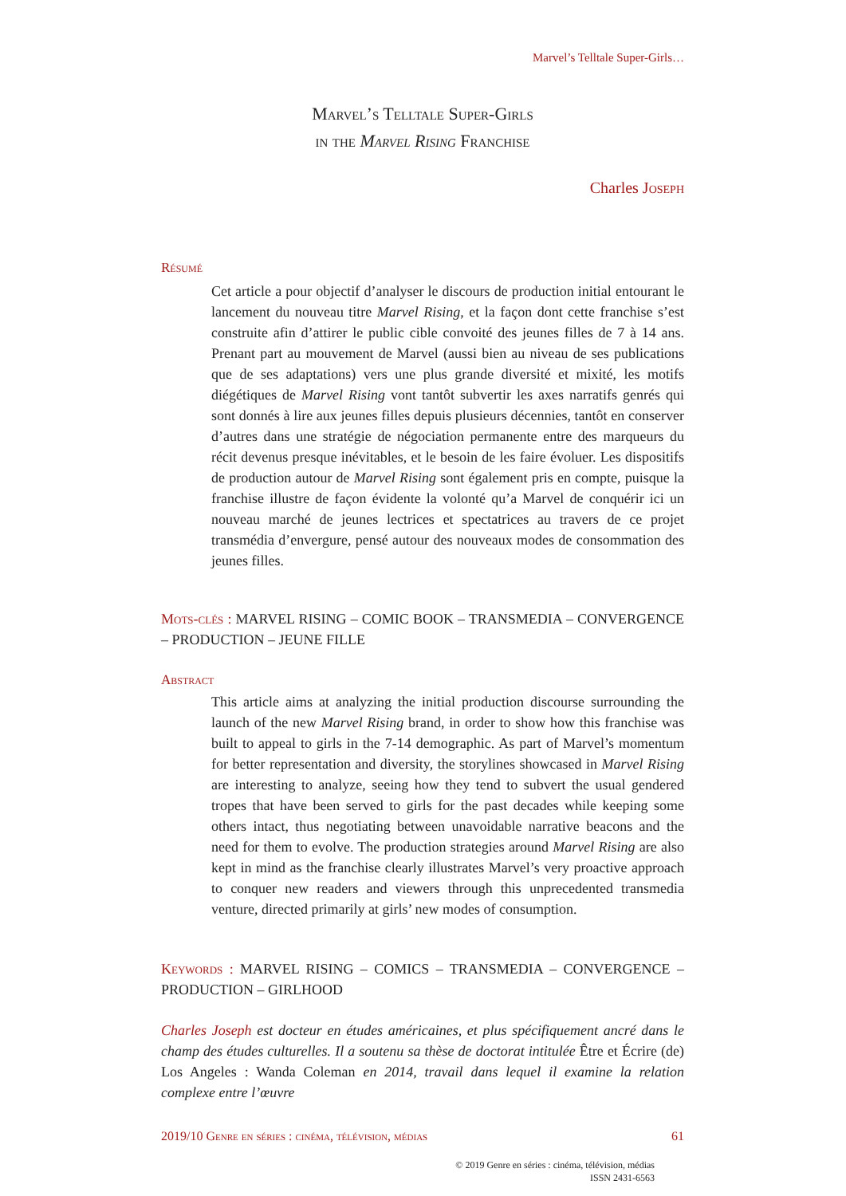Marvel’s Telltale Super-Girls…
Marvel’s Telltale Super-Girls
in the Marvel Rising Franchise
Charles Joseph
Résumé
Cet article a pour objectif d’analyser le discours de production initial entourant le lancement du nouveau titre Marvel Rising, et la façon dont cette franchise s’est construite afin d’attirer le public cible convoité des jeunes filles de 7 à 14 ans. Prenant part au mouvement de Marvel (aussi bien au niveau de ses publications que de ses adaptations) vers une plus grande diversité et mixité, les motifs diégétiques de Marvel Rising vont tantôt subvertir les axes narratifs genrés qui sont donnés à lire aux jeunes filles depuis plusieurs décennies, tantôt en conserver d’autres dans une stratégie de négociation permanente entre des marqueurs du récit devenus presque inévitables, et le besoin de les faire évoluer. Les dispositifs de production autour de Marvel Rising sont également pris en compte, puisque la franchise illustre de façon évidente la volonté qu’a Marvel de conquérir ici un nouveau marché de jeunes lectrices et spectatrices au travers de ce projet transmédia d’envergure, pensé autour des nouveaux modes de consommation des jeunes filles.
Mots-clés : MARVEL RISING – COMIC BOOK – TRANSMEDIA – CONVERGENCE – PRODUCTION – JEUNE FILLE
Abstract
This article aims at analyzing the initial production discourse surrounding the launch of the new Marvel Rising brand, in order to show how this franchise was built to appeal to girls in the 7-14 demographic. As part of Marvel’s momentum for better representation and diversity, the storylines showcased in Marvel Rising are interesting to analyze, seeing how they tend to subvert the usual gendered tropes that have been served to girls for the past decades while keeping some others intact, thus negotiating between unavoidable narrative beacons and the need for them to evolve. The production strategies around Marvel Rising are also kept in mind as the franchise clearly illustrates Marvel’s very proactive approach to conquer new readers and viewers through this unprecedented transmedia venture, directed primarily at girls’ new modes of consumption.
Keywords : MARVEL RISING – COMICS – TRANSMEDIA – CONVERGENCE – PRODUCTION – GIRLHOOD
Charles Joseph est docteur en études américaines, et plus spécifiquement ancré dans le champ des études culturelles. Il a soutenu sa thèse de doctorat intitulée Être et Écrire (de) Los Angeles : Wanda Coleman en 2014, travail dans lequel il examine la relation complexe entre l’œuvre
2019/10 Genre en séries : cinéma, télévision, médias 61
© 2019 Genre en séries : cinéma, télévision, médias
ISSN 2431-6563